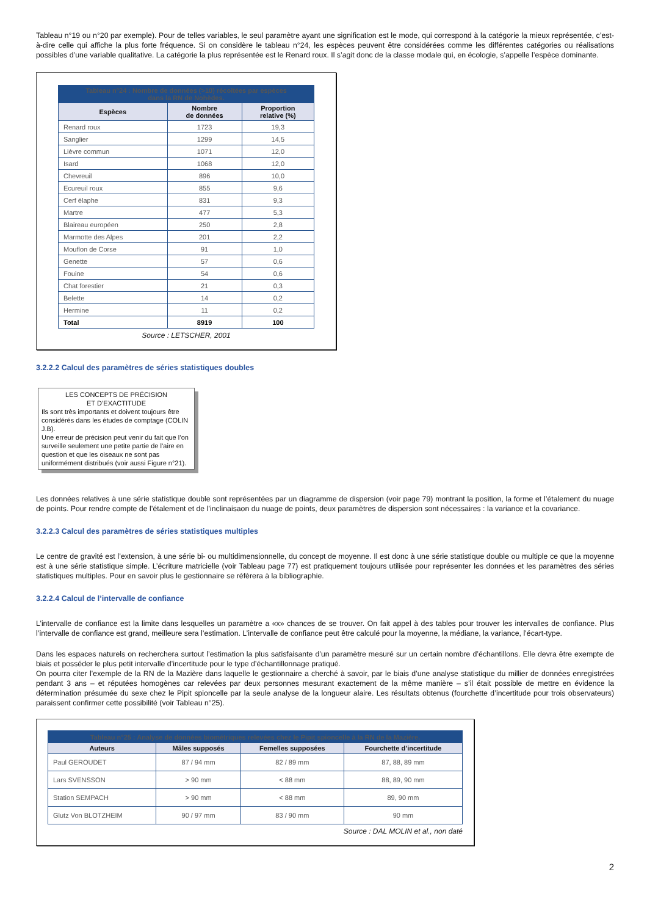Tableau n°19 ou n°20 par exemple). Pour de telles variables, le seul paramètre ayant une signification est le mode, qui correspond à la catégorie la mieux représentée, c’est-à-dire celle qui affiche la plus forte fréquence. Si on considère le tableau n°24, les espèces peuvent être considérées comme les différentes catégories ou réalisations possibles d’une variable qualitative. La catégorie la plus représentée est le Renard roux. Il s’agit donc de la classe modale qui, en écologie, s’appelle l’espèce dominante.
| Tableau n°24 : Nombre de données (>10) récoltées par espèces dans la RN de Nohèdes. | | |
| Espèces | Nombre de données | Proportion relative (%) |
| Renard roux | 1723 | 19,3 |
| Sanglier | 1299 | 14,5 |
| Lièvre commun | 1071 | 12,0 |
| Isard | 1068 | 12,0 |
| Chevreuil | 896 | 10,0 |
| Ecureuil roux | 855 | 9,6 |
| Cerf élaphe | 831 | 9,3 |
| Martre | 477 | 5,3 |
| Blaireau européen | 250 | 2,8 |
| Marmotte des Alpes | 201 | 2,2 |
| Mouflon de Corse | 91 | 1,0 |
| Genette | 57 | 0,6 |
| Fouine | 54 | 0,6 |
| Chat forestier | 21 | 0,3 |
| Belette | 14 | 0,2 |
| Hermine | 11 | 0,2 |
| Total | 8919 | 100 |
Source : LETSCHER, 2001
3.2.2.2 Calcul des paramètres de séries statistiques doubles
LES CONCEPTS DE PRÉCISION
ET D’EXACTITUDE
Ils sont très importants et doivent toujours être considérés dans les études de comptage (COLIN J.B).
Une erreur de précision peut venir du fait que l’on surveille seulement une petite partie de l’aire en question et que les oiseaux ne sont pas uniformément distribués (voir aussi Figure n°21).
Les données relatives à une série statistique double sont représentées par un diagramme de dispersion (voir page 79) montrant la position, la forme et l’étalement du nuage de points. Pour rendre compte de l’étalement et de l’inclinaisaon du nuage de points, deux paramètres de dispersion sont nécessaires : la variance et la covariance.
3.2.2.3 Calcul des paramètres de séries statistiques multiples
Le centre de gravité est l’extension, à une série bi- ou multidimensionnelle, du concept de moyenne. Il est donc à une série statistique double ou multiple ce que la moyenne est à une série statistique simple. L’écriture matricielle (voir Tableau page 77) est pratiquement toujours utilisée pour représenter les données et les paramètres des séries statistiques multiples. Pour en savoir plus le gestionnaire se réfèrera à la bibliographie.
3.2.2.4 Calcul de l’intervalle de confiance
L’intervalle de confiance est la limite dans lesquelles un paramètre a «x» chances de se trouver. On fait appel à des tables pour trouver les intervalles de confiance. Plus l’intervalle de confiance est grand, meilleure sera l’estimation. L’intervalle de confiance peut être calculé pour la moyenne, la médiane, la variance, l’écart-type.
Dans les espaces naturels on recherchera surtout l’estimation la plus satisfaisante d’un paramètre mesuré sur un certain nombre d’échantillons. Elle devra être exempte de biais et posséder le plus petit intervalle d’incertitude pour le type d’échantillonnage pratiqué.
On pourra citer l’exemple de la RN de la Mazière dans laquelle le gestionnaire a cherché à savoir, par le biais d’une analyse statistique du millier de données enregistrées pendant 3 ans – et réputées homogènes car relevées par deux personnes mesurant exactement de la même manière – s’il était possible de mettre en évidence la détermination présumée du sexe chez le Pipit spioncelle par la seule analyse de la longueur alaire. Les résultats obtenus (fourchette d’incertitude pour trois observateurs) paraissent confirmer cette possibilité (voir Tableau n°25).
| Tableau n°25 : Analyse de données biométriques relevées chez le Pipit spioncelle à la RN de la Mazière. | | | |
| Auteurs | Mâles supposés | Femelles supposées | Fourchette d’incertitude |
| Paul GEROUDET | 87 / 94 mm | 82 / 89 mm | 87, 88, 89 mm |
| Lars SVENSSON | > 90 mm | < 88 mm | 88, 89, 90 mm |
| Station SEMPACH | > 90 mm | < 88 mm | 89, 90 mm |
| Glutz Von BLOTZHEIM | 90 / 97 mm | 83 / 90 mm | 90 mm |
Source : DAL MOLIN et al., non daté
2